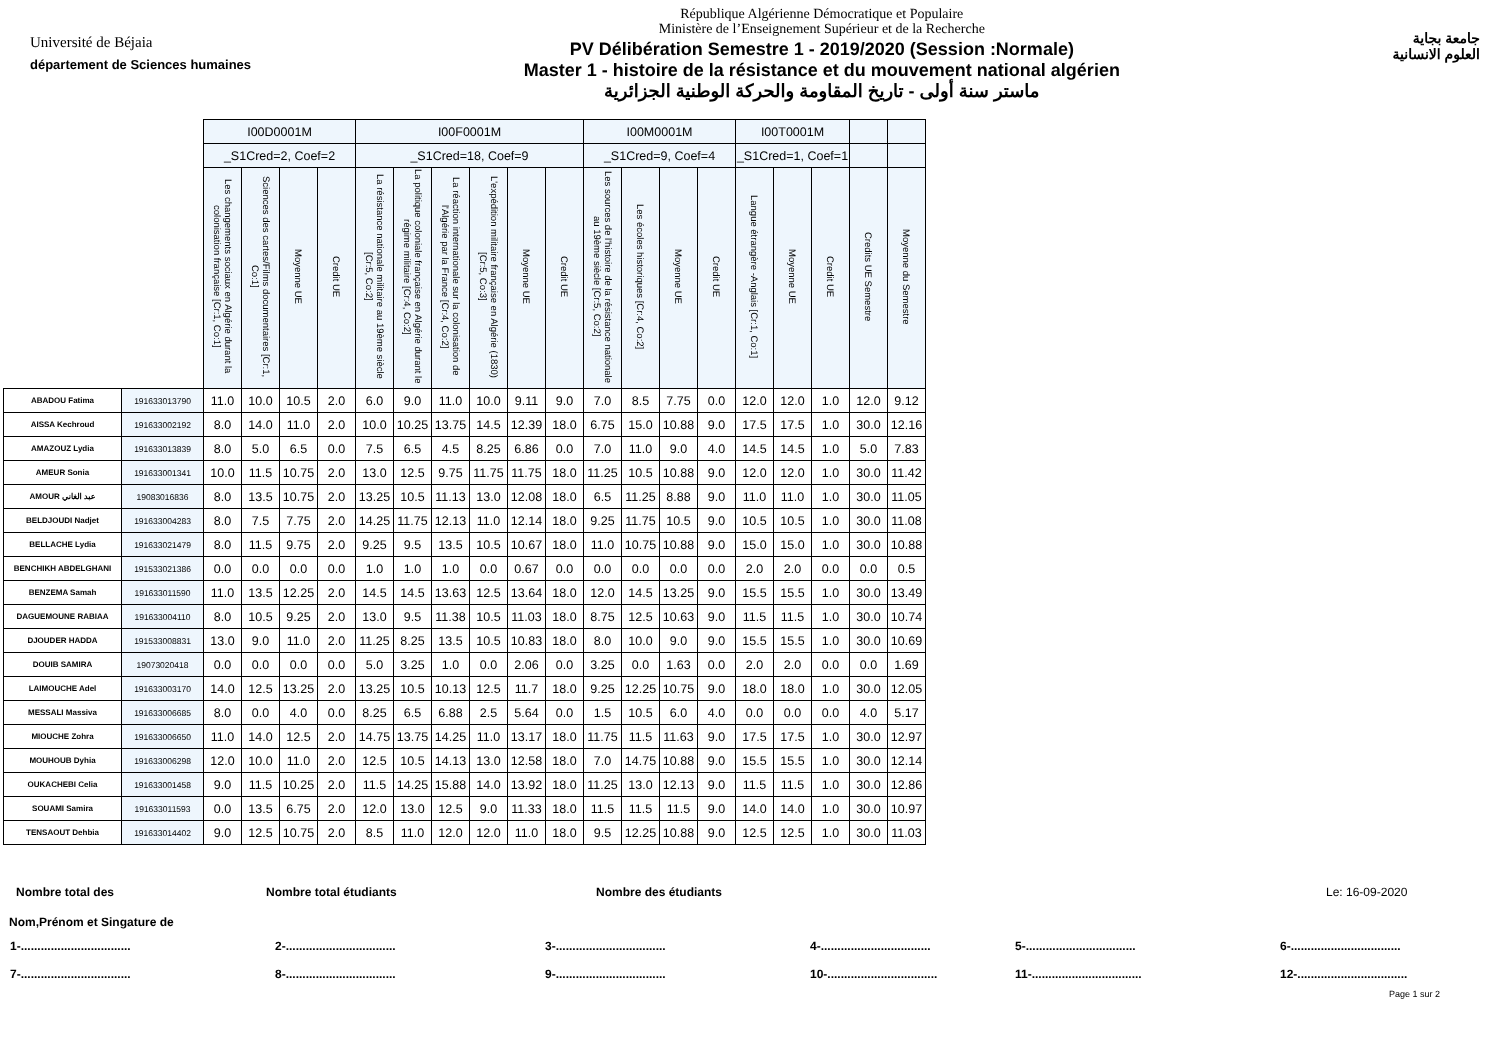Université de Béjaia
département de Sciences humaines
République Algérienne Démocratique et Populaire
Ministère de l’Enseignement Supérieur et de la Recherche
PV Délibération Semestre 1 - 2019/2020 (Session :Normale)
Master 1 - histoire de la résistance et du mouvement national algérien
ماستر سنة أولى - تاريخ المقاومة والحركة الوطنية الجزائرية
جامعة بجاية
العلوم الانسانية
| | | I00D0001M | | | | I00F0001M | | | | | | I00M0001M | | | | I00T0001M | | | | |
| | | _S1Cred=2, Coef=2 | | | | _S1Cred=18, Coef=9 | | | | | | _S1Cred=9, Coef=4 | | | | _S1Cred=1, Coef=1 | | | | |
| | | Les changements sociaux en Algérie durant la colonisation française [Cr:1, Co:1] | Sciences des cartes/Films documentaires [Cr:1, Co:1] | Moyenne UE | Credit UE | La résistance nationale militaire au 19ème siècle [Cr:5, Co:2] | La politique coloniale française en Algérie durant le régime militaire [Cr:4, Co:2] | La réaction internationale sur la colonisation de l'Algérie par la France [Cr:4, Co:2] | L'expédition militaire française en Algérie (1830) [Cr:5, Co:3] | Moyenne UE | Credit UE | Les sources de l'histoire de la résistance nationale au 19ème siècle [Cr:5, Co:2] | Les écoles historiques [Cr:4, Co:2] | Moyenne UE | Credit UE | Langue étrangère -Anglais [Cr:1, Co:1] | Moyenne UE | Credit UE | Credits UE Semestre | Moyenne du Semestre |
| ABADOU Fatima | 191633013790 | 11.0 | 10.0 | 10.5 | 2.0 | 6.0 | 9.0 | 11.0 | 10.0 | 9.11 | 9.0 | 7.0 | 8.5 | 7.75 | 0.0 | 12.0 | 12.0 | 1.0 | 12.0 | 9.12 |
| AISSA Kechroud | 191633002192 | 8.0 | 14.0 | 11.0 | 2.0 | 10.0 | 10.25 | 13.75 | 14.5 | 12.39 | 18.0 | 6.75 | 15.0 | 10.88 | 9.0 | 17.5 | 17.5 | 1.0 | 30.0 | 12.16 |
| AMAZOUZ Lydia | 191633013839 | 8.0 | 5.0 | 6.5 | 0.0 | 7.5 | 6.5 | 4.5 | 8.25 | 6.86 | 0.0 | 7.0 | 11.0 | 9.0 | 4.0 | 14.5 | 14.5 | 1.0 | 5.0 | 7.83 |
| AMEUR Sonia | 191633001341 | 10.0 | 11.5 | 10.75 | 2.0 | 13.0 | 12.5 | 9.75 | 11.75 | 11.75 | 18.0 | 11.25 | 10.5 | 10.88 | 9.0 | 12.0 | 12.0 | 1.0 | 30.0 | 11.42 |
| AMOUR عبد الغاني | 19083016836 | 8.0 | 13.5 | 10.75 | 2.0 | 13.25 | 10.5 | 11.13 | 13.0 | 12.08 | 18.0 | 6.5 | 11.25 | 8.88 | 9.0 | 11.0 | 11.0 | 1.0 | 30.0 | 11.05 |
| BELDJOUDI Nadjet | 191633004283 | 8.0 | 7.5 | 7.75 | 2.0 | 14.25 | 11.75 | 12.13 | 11.0 | 12.14 | 18.0 | 9.25 | 11.75 | 10.5 | 9.0 | 10.5 | 10.5 | 1.0 | 30.0 | 11.08 |
| BELLACHE Lydia | 191633021479 | 8.0 | 11.5 | 9.75 | 2.0 | 9.25 | 9.5 | 13.5 | 10.5 | 10.67 | 18.0 | 11.0 | 10.75 | 10.88 | 9.0 | 15.0 | 15.0 | 1.0 | 30.0 | 10.88 |
| BENCHIKH ABDELGHANI | 191533021386 | 0.0 | 0.0 | 0.0 | 0.0 | 1.0 | 1.0 | 1.0 | 0.0 | 0.67 | 0.0 | 0.0 | 0.0 | 0.0 | 0.0 | 2.0 | 2.0 | 0.0 | 0.0 | 0.5 |
| BENZEMA Samah | 191633011590 | 11.0 | 13.5 | 12.25 | 2.0 | 14.5 | 14.5 | 13.63 | 12.5 | 13.64 | 18.0 | 12.0 | 14.5 | 13.25 | 9.0 | 15.5 | 15.5 | 1.0 | 30.0 | 13.49 |
| DAGUEMOUNE RABIAA | 191633004110 | 8.0 | 10.5 | 9.25 | 2.0 | 13.0 | 9.5 | 11.38 | 10.5 | 11.03 | 18.0 | 8.75 | 12.5 | 10.63 | 9.0 | 11.5 | 11.5 | 1.0 | 30.0 | 10.74 |
| DJOUDER HADDA | 191533008831 | 13.0 | 9.0 | 11.0 | 2.0 | 11.25 | 8.25 | 13.5 | 10.5 | 10.83 | 18.0 | 8.0 | 10.0 | 9.0 | 9.0 | 15.5 | 15.5 | 1.0 | 30.0 | 10.69 |
| DOUIB SAMIRA | 19073020418 | 0.0 | 0.0 | 0.0 | 0.0 | 5.0 | 3.25 | 1.0 | 0.0 | 2.06 | 0.0 | 3.25 | 0.0 | 1.63 | 0.0 | 2.0 | 2.0 | 0.0 | 0.0 | 1.69 |
| LAIMOUCHE Adel | 191633003170 | 14.0 | 12.5 | 13.25 | 2.0 | 13.25 | 10.5 | 10.13 | 12.5 | 11.7 | 18.0 | 9.25 | 12.25 | 10.75 | 9.0 | 18.0 | 18.0 | 1.0 | 30.0 | 12.05 |
| MESSALI Massiva | 191633006685 | 8.0 | 0.0 | 4.0 | 0.0 | 8.25 | 6.5 | 6.88 | 2.5 | 5.64 | 0.0 | 1.5 | 10.5 | 6.0 | 4.0 | 0.0 | 0.0 | 0.0 | 4.0 | 5.17 |
| MIOUCHE Zohra | 191633006650 | 11.0 | 14.0 | 12.5 | 2.0 | 14.75 | 13.75 | 14.25 | 11.0 | 13.17 | 18.0 | 11.75 | 11.5 | 11.63 | 9.0 | 17.5 | 17.5 | 1.0 | 30.0 | 12.97 |
| MOUHOUB Dyhia | 191633006298 | 12.0 | 10.0 | 11.0 | 2.0 | 12.5 | 10.5 | 14.13 | 13.0 | 12.58 | 18.0 | 7.0 | 14.75 | 10.88 | 9.0 | 15.5 | 15.5 | 1.0 | 30.0 | 12.14 |
| OUKACHEBI Celia | 191633001458 | 9.0 | 11.5 | 10.25 | 2.0 | 11.5 | 14.25 | 15.88 | 14.0 | 13.92 | 18.0 | 11.25 | 13.0 | 12.13 | 9.0 | 11.5 | 11.5 | 1.0 | 30.0 | 12.86 |
| SOUAMI Samira | 191633011593 | 0.0 | 13.5 | 6.75 | 2.0 | 12.0 | 13.0 | 12.5 | 9.0 | 11.33 | 18.0 | 11.5 | 11.5 | 11.5 | 9.0 | 14.0 | 14.0 | 1.0 | 30.0 | 10.97 |
| TENSAOUT Dehbia | 191633014402 | 9.0 | 12.5 | 10.75 | 2.0 | 8.5 | 11.0 | 12.0 | 12.0 | 11.0 | 18.0 | 9.5 | 12.25 | 10.88 | 9.0 | 12.5 | 12.5 | 1.0 | 30.0 | 11.03 |
Nombre total des Nombre total étudiants Nombre des étudiants Le: 16-09-2020
Nom,Prénom et Singature de
1-................................. 2-................................. 3-................................. 4-................................. 5-................................. 6-................................. 7-................................. 8-................................. 9-................................. 10-................................. 11-................................. 12-.................................
Page 1 sur 2